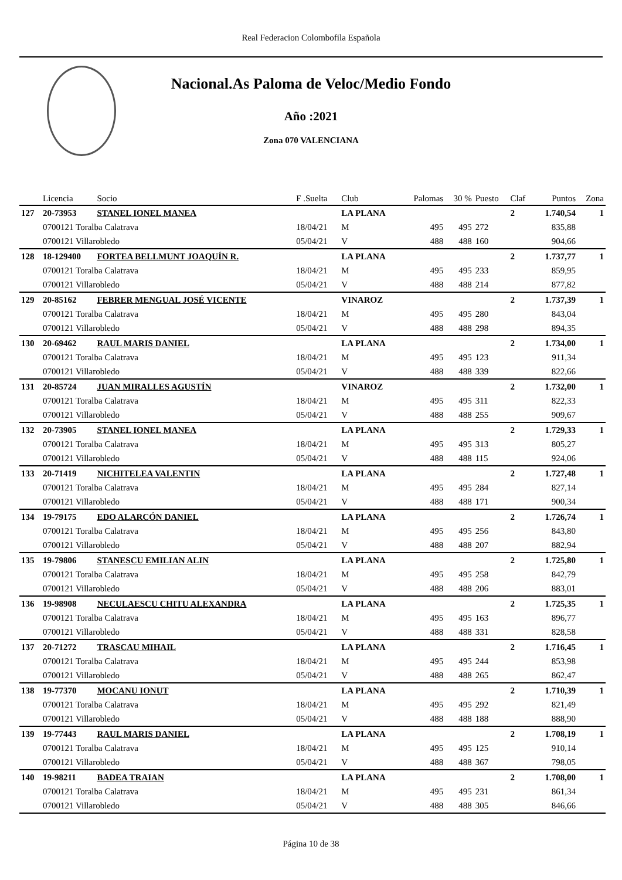Real Federacion Colombofila Española
Nacional.As Paloma de Veloc/Medio Fondo
Año :2021
Zona 070 VALENCIANA
| | Licencia | Socio | F .Suelta | Club | Palomas | 30 % | Puesto | Claf | Puntos | Zona |
| --- | --- | --- | --- | --- | --- | --- | --- | --- | --- | --- |
| 127 | 20-73953 | STANEL IONEL MANEA | | LA PLANA | | | | 2 | 1.740,54 | 1 |
| | 0700121 Toralba Calatrava | | 18/04/21 | M | 495 | 495 | 272 | | 835,88 | |
| | 0700121 Villarobledo | | 05/04/21 | V | 488 | 488 | 160 | | 904,66 | |
| 128 | 18-129400 | FORTEA BELLMUNT JOAQUÍN R. | | LA PLANA | | | | 2 | 1.737,77 | 1 |
| | 0700121 Toralba Calatrava | | 18/04/21 | M | 495 | 495 | 233 | | 859,95 | |
| | 0700121 Villarobledo | | 05/04/21 | V | 488 | 488 | 214 | | 877,82 | |
| 129 | 20-85162 | FEBRER MENGUAL JOSÉ VICENTE | | VINAROZ | | | | 2 | 1.737,39 | 1 |
| | 0700121 Toralba Calatrava | | 18/04/21 | M | 495 | 495 | 280 | | 843,04 | |
| | 0700121 Villarobledo | | 05/04/21 | V | 488 | 488 | 298 | | 894,35 | |
| 130 | 20-69462 | RAUL MARIS DANIEL | | LA PLANA | | | | 2 | 1.734,00 | 1 |
| | 0700121 Toralba Calatrava | | 18/04/21 | M | 495 | 495 | 123 | | 911,34 | |
| | 0700121 Villarobledo | | 05/04/21 | V | 488 | 488 | 339 | | 822,66 | |
| 131 | 20-85724 | JUAN MIRALLES AGUSTÍN | | VINAROZ | | | | 2 | 1.732,00 | 1 |
| | 0700121 Toralba Calatrava | | 18/04/21 | M | 495 | 495 | 311 | | 822,33 | |
| | 0700121 Villarobledo | | 05/04/21 | V | 488 | 488 | 255 | | 909,67 | |
| 132 | 20-73905 | STANEL IONEL MANEA | | LA PLANA | | | | 2 | 1.729,33 | 1 |
| | 0700121 Toralba Calatrava | | 18/04/21 | M | 495 | 495 | 313 | | 805,27 | |
| | 0700121 Villarobledo | | 05/04/21 | V | 488 | 488 | 115 | | 924,06 | |
| 133 | 20-71419 | NICHITELEA VALENTIN | | LA PLANA | | | | 2 | 1.727,48 | 1 |
| | 0700121 Toralba Calatrava | | 18/04/21 | M | 495 | 495 | 284 | | 827,14 | |
| | 0700121 Villarobledo | | 05/04/21 | V | 488 | 488 | 171 | | 900,34 | |
| 134 | 19-79175 | EDO ALARCÓN DANIEL | | LA PLANA | | | | 2 | 1.726,74 | 1 |
| | 0700121 Toralba Calatrava | | 18/04/21 | M | 495 | 495 | 256 | | 843,80 | |
| | 0700121 Villarobledo | | 05/04/21 | V | 488 | 488 | 207 | | 882,94 | |
| 135 | 19-79806 | STANESCU EMILIAN ALIN | | LA PLANA | | | | 2 | 1.725,80 | 1 |
| | 0700121 Toralba Calatrava | | 18/04/21 | M | 495 | 495 | 258 | | 842,79 | |
| | 0700121 Villarobledo | | 05/04/21 | V | 488 | 488 | 206 | | 883,01 | |
| 136 | 19-98908 | NECULAESCU CHITU ALEXANDRA | | LA PLANA | | | | 2 | 1.725,35 | 1 |
| | 0700121 Toralba Calatrava | | 18/04/21 | M | 495 | 495 | 163 | | 896,77 | |
| | 0700121 Villarobledo | | 05/04/21 | V | 488 | 488 | 331 | | 828,58 | |
| 137 | 20-71272 | TRASCAU MIHAIL | | LA PLANA | | | | 2 | 1.716,45 | 1 |
| | 0700121 Toralba Calatrava | | 18/04/21 | M | 495 | 495 | 244 | | 853,98 | |
| | 0700121 Villarobledo | | 05/04/21 | V | 488 | 488 | 265 | | 862,47 | |
| 138 | 19-77370 | MOCANU IONUT | | LA PLANA | | | | 2 | 1.710,39 | 1 |
| | 0700121 Toralba Calatrava | | 18/04/21 | M | 495 | 495 | 292 | | 821,49 | |
| | 0700121 Villarobledo | | 05/04/21 | V | 488 | 488 | 188 | | 888,90 | |
| 139 | 19-77443 | RAUL MARIS DANIEL | | LA PLANA | | | | 2 | 1.708,19 | 1 |
| | 0700121 Toralba Calatrava | | 18/04/21 | M | 495 | 495 | 125 | | 910,14 | |
| | 0700121 Villarobledo | | 05/04/21 | V | 488 | 488 | 367 | | 798,05 | |
| 140 | 19-98211 | BADEA TRAIAN | | LA PLANA | | | | 2 | 1.708,00 | 1 |
| | 0700121 Toralba Calatrava | | 18/04/21 | M | 495 | 495 | 231 | | 861,34 | |
| | 0700121 Villarobledo | | 05/04/21 | V | 488 | 488 | 305 | | 846,66 | |
Página 10 de 38